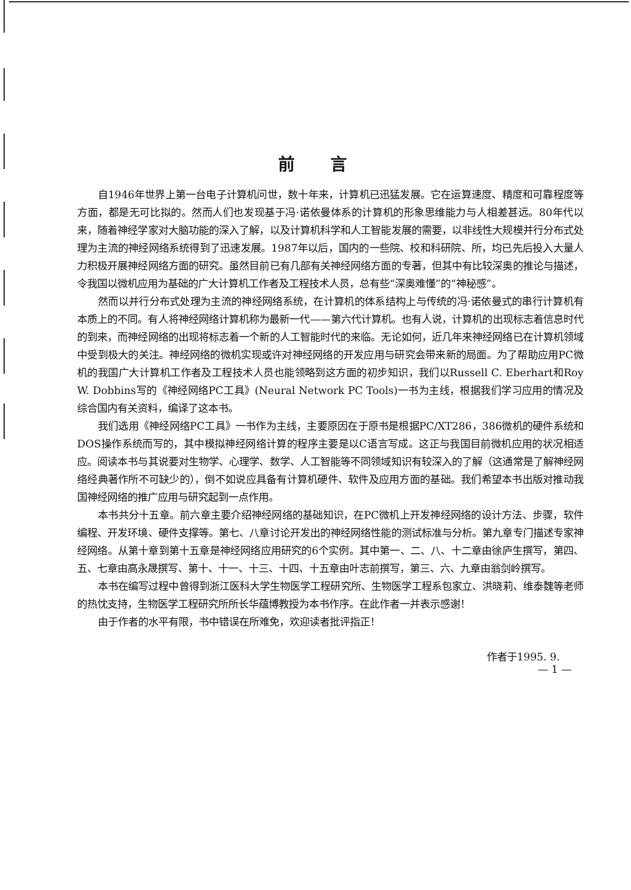前言
自1946年世界上第一台电子计算机问世，数十年来，计算机已迅猛发展。它在运算速度、精度和可靠程度等方面，都是无可比拟的。然而人们也发现基于冯·诺依曼体系的计算机的形象思维能力与人相差甚远。80年代以来，随着神经学家对大脑功能的深入了解，以及计算机科学和人工智能发展的需要，以非线性大规模并行分布式处理为主流的神经网络系统得到了迅速发展。1987年以后，国内的一些院、校和科研院、所，均已先后投入大量人力积极开展神经网络方面的研究。虽然目前已有几部有关神经网络方面的专著，但其中有比较深奥的推论与描述，令我国以微机应用为基础的广大计算机工作者及工程技术人员，总有些“深奥难懂”的“神秘感”。
然而以并行分布式处理为主流的神经网络系统，在计算机的体系结构上与传统的冯·诺依曼式的串行计算机有本质上的不同。有人将神经网络计算机称为最新一代——第六代计算机。也有人说，计算机的出现标志着信息时代的到来，而神经网络的出现将标志着一个新的人工智能时代的来临。无论如何，近几年来神经网络已在计算机领域中受到极大的关注。神经网络的微机实现或许对神经网络的开发应用与研究会带来新的局面。为了帮助应用PC微机的我国广大计算机工作者及工程技术人员也能领略到这方面的初步知识，我们以Russell C. Eberhart和Roy W. Dobbins写的《神经网络PC工具》(Neural Network PC Tools)一书为主线，根据我们学习应用的情况及综合国内有关资料，编译了这本书。
我们选用《神经网络PC工具》一书作为主线，主要原因在于原书是根据PC/XT286，386微机的硬件系统和DOS操作系统而写的，其中模拟神经网络计算的程序主要是以C语言写成。这正与我国目前微机应用的状况相适应。阅读本书与其说要对生物学、心理学、数学、人工智能等不同领域知识有较深入的了解（这通常是了解神经网络经典著作所不可缺少的），倒不如说应具备有计算机硬件、软件及应用方面的基础。我们希望本书出版对推动我国神经网络的推广应用与研究起到一点作用。
本书共分十五章。前六章主要介绍神经网络的基础知识，在PC微机上开发神经网络的设计方法、步骤，软件编程、开发环境、硬件支撑等。第七、八章讨论开发出的神经网络性能的测试标准与分析。第九章专门描述专家神经网络。从第十章到第十五章是神经网络应用研究的6个实例。其中第一、二、八、十二章由徐庐生撰写，第四、五、七章由高永晟撰写、第十、十一、十三、十四、十五章由叶志前撰写，第三、六、九章由翁剑岭撰写。
本书在编写过程中曾得到浙江医科大学生物医学工程研究所、生物医学工程系包家立、洪晓莉、维泰魏等老师的热忱支持，生物医学工程研究所所长华蕴博教授为本书作序。在此作者一并表示感谢！
由于作者的水平有限，书中错误在所难免，欢迎读者批评指正！
作者于1995. 9.
— 1 —